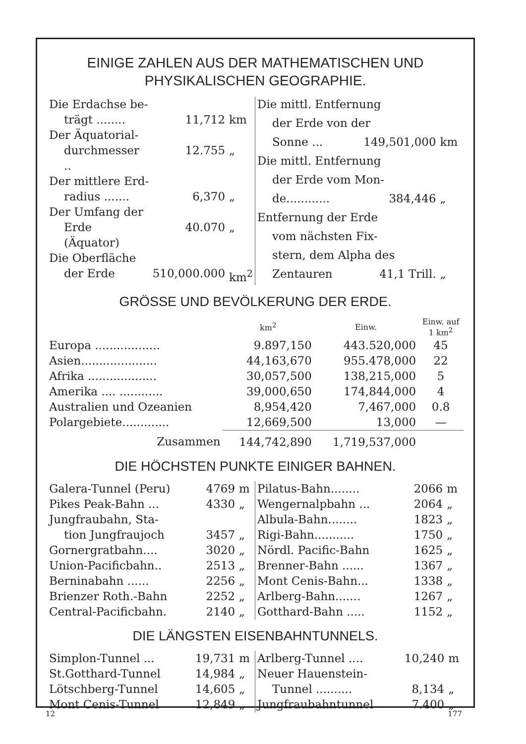EINIGE ZAHLEN AUS DER MATHEMATISCHEN UND
PHYSIKALISCHEN GEOGRAPHIE.
| Die Erdachse be- | | |
| trägt ........ | 11,712 | km |
| Der Äquatorial- | | |
| durchmesser .. | 12.755 | „ |
| Der mittlere Erd- | | |
| radius ....... | 6,370 | „ |
| Der Umfang der | | |
| Erde (Äquator) | 40.070 | „ |
| Die Oberfläche | | |
| der Erde | 510,000.000 | km<sup>2</sup> |
| Die mittl. Entfernung | | |
| der Erde von der | | |
| Sonne ... | 149,501,000 | km |
| Die mittl. Entfernung | | |
| der Erde vom Mon- | | |
| de............ | 384,446 | „ |
| Entfernung der Erde | | |
| vom nächsten Fix- | | |
| stern, dem Alpha des | | |
| Zentauren | 41,1 Trill. | „ |
GRÖSSE UND BEVÖLKERUNG DER ERDE.
| | km<sup>2</sup> | Einw. | Einw. auf 1 km<sup>2</sup> |
| --- | --- | --- | --- |
| Europa .................. | 9.897,150 | 443.520,000 | 45 |
| Asien..................... | 44,163,670 | 955.478,000 | 22 |
| Afrika ................... | 30,057,500 | 138,215,000 | 5 |
| Amerika .... ............ | 39,000,650 | 174,844,000 | 4 |
| Australien und Ozeanien | 8,954,420 | 7,467,000 | 0.8 |
| Polargebiete............. | 12,669,500 | 13,000 | — |
| Zusammen | 144,742,890 | 1,719,537,000 | |
DIE HÖCHSTEN PUNKTE EINIGER BAHNEN.
| Galera-Tunnel (Peru) | 4769 | m |
| Pikes Peak-Bahn ... | 4330 | „ |
| Jungfraubahn, Sta- | | |
| tion Jungfraujoch | 3457 | „ |
| Gornergratbahn.... | 3020 | „ |
| Union-Pacificbahn.. | 2513 | „ |
| Berninabahn ...... | 2256 | „ |
| Brienzer Roth.-Bahn | 2252 | „ |
| Central-Pacificbahn. | 2140 | „ |
| Pilatus-Bahn........ | 2066 | m |
| Wengernalpbahn ... | 2064 | „ |
| Albula-Bahn........ | 1823 | „ |
| Rigi-Bahn........... | 1750 | „ |
| Nördl. Pacific-Bahn | 1625 | „ |
| Brenner-Bahn ...... | 1367 | „ |
| Mont Cenis-Bahn... | 1338 | „ |
| Arlberg-Bahn....... | 1267 | „ |
| Gotthard-Bahn ..... | 1152 | „ |
DIE LÄNGSTEN EISENBAHNTUNNELS.
| Simplon-Tunnel ... | 19,731 | m |
| St.Gotthard-Tunnel | 14,984 | „ |
| Lötschberg-Tunnel | 14,605 | „ |
| Mont Cenis-Tunnel | 12,849 | „ |
| Arlberg-Tunnel .... | 10,240 | m |
| Neuer Hauenstein- | | |
| Tunnel .......... | 8,134 | „ |
| Jungfraubahntunnel | 7.400 | „ |
12 177